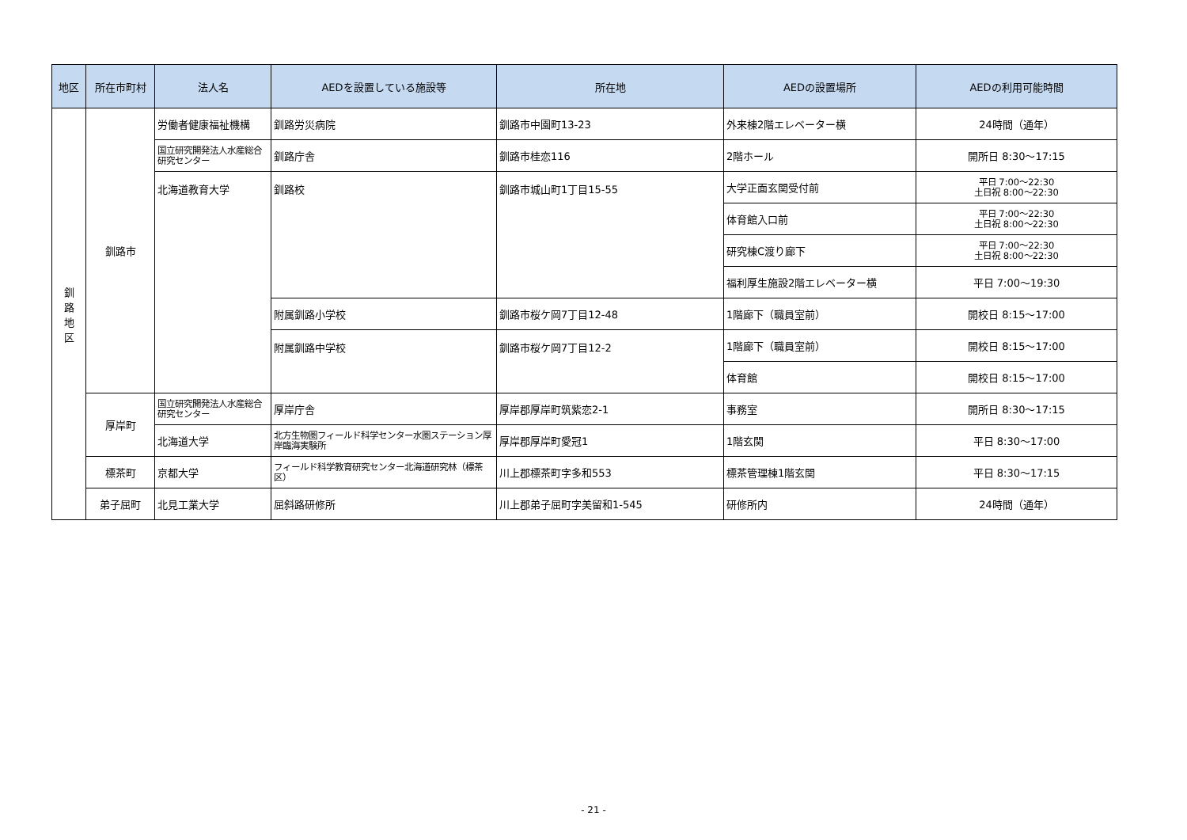| 地区 | 所在市町村 | 法人名 | AEDを設置している施設等 | 所在地 | AEDの設置場所 | AEDの利用可能時間 |
| --- | --- | --- | --- | --- | --- | --- |
| 釧 路 地 区 | 釧路市 | 労働者健康福祉機構 | 釧路労災病院 | 釧路市中園町13-23 | 外来棟2階エレベーター横 | 24時間（通年） |
| | | 国立研究開発法人水産総合研究センター | 釧路庁舎 | 釧路市桂恋116 | 2階ホール | 開所日 8:30～17:15 |
| | | 北海道教育大学 | 釧路校 | 釧路市城山町1丁目15-55 | 大学正面玄関受付前 | 平日 7:00～22:30 土日祝 8:00～22:30 |
| | | | | | 体育館入口前 | 平日 7:00～22:30 土日祝 8:00～22:30 |
| | | | | | 研究棟C渡り廊下 | 平日 7:00～22:30 土日祝 8:00～22:30 |
| | | | | | 福利厚生施設2階エレベーター横 | 平日 7:00～19:30 |
| | | | 附属釧路小学校 | 釧路市桜ケ岡7丁目12-48 | 1階廊下（職員室前） | 開校日 8:15～17:00 |
| | | | 附属釧路中学校 | 釧路市桜ケ岡7丁目12-2 | 1階廊下（職員室前） | 開校日 8:15～17:00 |
| | | | | | 体育館 | 開校日 8:15～17:00 |
| | 厚岸町 | 国立研究開発法人水産総合研究センター | 厚岸庁舎 | 厚岸郡厚岸町筑紫恋2-1 | 事務室 | 開所日 8:30～17:15 |
| | | 北海道大学 | 北方生物圏フィールド科学センター水圏ステーション厚岸臨海実験所 | 厚岸郡厚岸町愛冠1 | 1階玄関 | 平日 8:30～17:00 |
| | 標茶町 | 京都大学 | フィールド科学教育研究センター北海道研究林（標茶区） | 川上郡標茶町字多和553 | 標茶管理棟1階玄関 | 平日 8:30～17:15 |
| | 弟子屈町 | 北見工業大学 | 屈斜路研修所 | 川上郡弟子屈町字美留和1-545 | 研修所内 | 24時間（通年） |
- 21 -